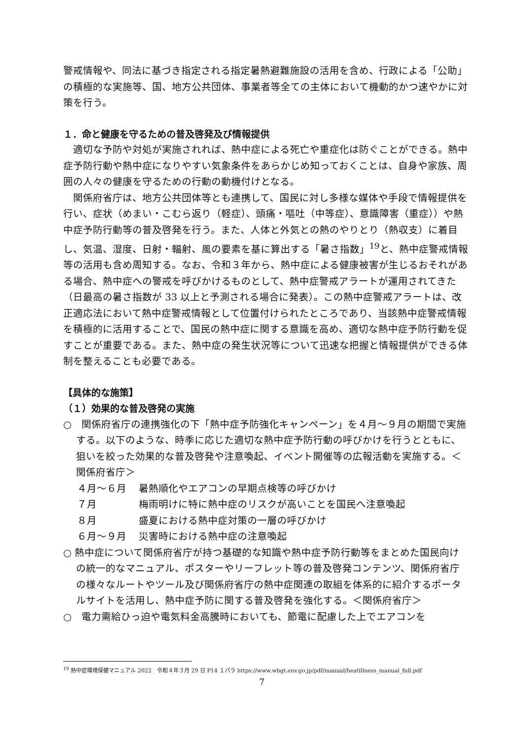警戒情報や、同法に基づき指定される指定暑熱避難施設の活用を含め、行政による「公助」の積極的な実施等、国、地方公共団体、事業者等全ての主体において機動的かつ速やかに対策を行う。
１．命と健康を守るための普及啓発及び情報提供
　適切な予防や対処が実施されれば、熱中症による死亡や重症化は防ぐことができる。熱中症予防行動や熱中症になりやすい気象条件をあらかじめ知っておくことは、自身や家族、周囲の人々の健康を守るための行動の動機付けとなる。
　関係府省庁は、地方公共団体等とも連携して、国民に対し多様な媒体や手段で情報提供を行い、症状（めまい・こむら返り（軽症）、頭痛・嘔吐（中等症）、意識障害（重症））や熱中症予防行動等の普及啓発を行う。また、人体と外気との熱のやりとり（熱収支）に着目し、気温、湿度、日射・輻射、風の要素を基に算出する「暑さ指数」<sup>19</sup>と、熱中症警戒情報等の活用も含め周知する。なお、令和３年から、熱中症による健康被害が生じるおそれがある場合、熱中症への警戒を呼びかけるものとして、熱中症警戒アラートが運用されてきた（日最高の暑さ指数が 33 以上と予測される場合に発表）。この熱中症警戒アラートは、改正適応法において熱中症警戒情報として位置付けられたところであり、当該熱中症警戒情報を積極的に活用することで、国民の熱中症に関する意識を高め、適切な熱中症予防行動を促すことが重要である。また、熱中症の発生状況等について迅速な把握と情報提供ができる体制を整えることも必要である。
【具体的な施策】
（１）効果的な普及啓発の実施
○　関係府省庁の連携強化の下「熱中症予防強化キャンペーン」を４月～９月の期間で実施する。以下のような、時季に応じた適切な熱中症予防行動の呼びかけを行うとともに、狙いを絞った効果的な普及啓発や注意喚起、イベント開催等の広報活動を実施する。＜関係府省庁＞
４月～６月 暑熱順化やエアコンの早期点検等の呼びかけ ７月 梅雨明けに特に熱中症のリスクが高いことを国民へ注意喚起 ８月 盛夏における熱中症対策の一層の呼びかけ ６月～９月 災害時における熱中症の注意喚起
○ 熱中症について関係府省庁が持つ基礎的な知識や熱中症予防行動等をまとめた国民向けの統一的なマニュアル、ポスターやリーフレット等の普及啓発コンテンツ、関係府省庁の様々なルートやツール及び関係府省庁の熱中症関連の取組を体系的に紹介するポータルサイトを活用し、熱中症予防に関する普及啓発を強化する。＜関係府省庁＞
○　電力需給ひっ迫や電気料金高騰時においても、節電に配慮した上でエアコンを
<sup>19</sup> 熱中症環境保健マニュアル 2022　令和４年３月 29 日 P14 １パラ https://www.wbgt.env.go.jp/pdf/manual/heatillness_manual_full.pdf
7